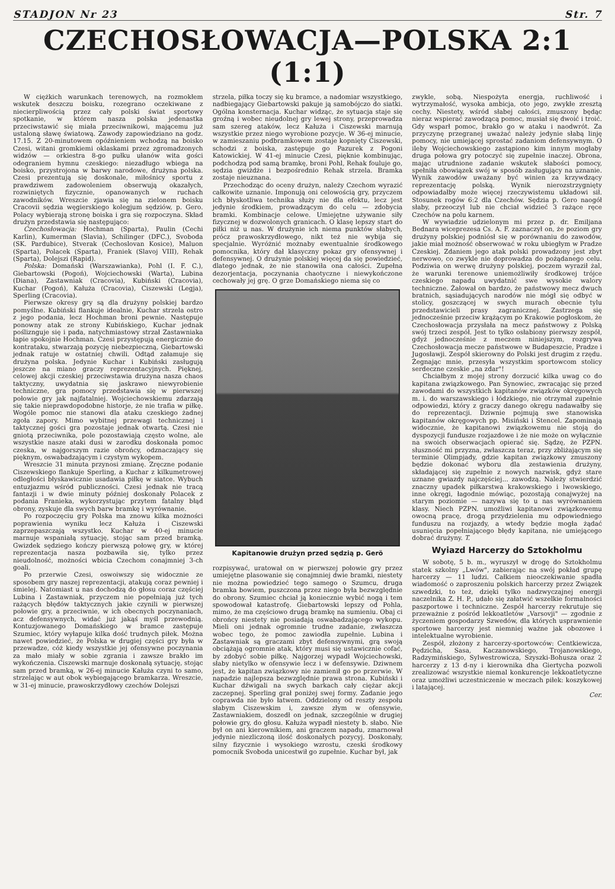STADJON Nr 23 Str. 7
CZECHOSŁOWACJA—POLSKA 2:1 (1:1)
W ciężkich warunkach terenowych, na rozmokłem wskutek deszczu boisku, rozegrano oczekiwane z niecierpliwością przez cały polski świat sportowy spotkanie, w którem nasza polska jedenastka przeciwstawić się miała przeciwnikowi, mającemu już ustaloną sławę światową. Zawody zapowiedziano na godz. 17.15. Z 20-minutowem opóźnieniem wchodzą na boisko Czesi, witani gromkiemi oklaskami przez zgromadzonych widzów — orkiestra 8-go pułku ułanów wita gości odegraniem hymnu czeskiego: niezadługo wbiega na boisko, przystrojona w barwy narodowe, drużyna polska. Czesi prezentują się doskonale, miłośnicy sportu z prawdziwem zadowoleniem obserwują okazałych, rozwiniętych fizycznie, opanowanych w ruchach zawodników. Wreszcie zjawia się na zielonem boisku Cracovii sędzia węgierskiego kolegjum sędziów, p. Gero. Polacy wybierają stronę boiska i gra się rozpoczyna. Skład drużyn przedstawia się następująco:
Czechosłowacja: Hochman (Sparta), Paulin (Cechi Karlin), Kumerman (Slavia), Schilinger (DFC.), Svoboda (SK. Pardubice), Stverak (Cechoslovan Kosice), Maluon (Sparta), Polacek (Sparta), Franiek (Slavoj VIII), Rehak (Sparta), Dolejszi (Rapid).
Polska: Domański (Warszawianka), Pohl (I. F. C.), Giebartowski (Pogoń), Wojciechowski (Warta), Lubina (Diana), Zastawniak (Cracovia), Kubiński (Cracovia), Kuchar (Pogoń), Kałuża (Cracovia), Ciszewski (Legja), Sperling (Cracovia).
Pierwsze okresy gry są dla drużyny polskiej bardzo pomyślne. Kubiński flankuje idealnie, Kuchar strzela ostro z jego podania, lecz Hochman broni pewnie. Następuje ponowny atak ze strony Kubińskiego, Kuchar jednak pośliznguje się i pada, natychmiastowy strzał Zastawniaka łapie spokojnie Hochman. Czesi przystępują energicznie do kontrataku, stwarzają pozycję niebezpieczną, Giebartowski jednak ratuje w ostatniej chwili. Odtąd załamuje się drużyna polska. Jedynie Kuchar i Kubiński zasługują jeszcze na miano graczy reprezentacyjnych. Pięknej, celowej akcji czeskiej przeciwstawia drużyna nasza chaos taktyczny, uwydatnia się jaskrawo niewyrobienie techniczne, gra pomocy przedstawia się w pierwszej połowie gry jak najfatalniej. Wojciechowskiemu zdarzają się takie nieprawdopodobne historje, że nie trafia w piłkę. Wogóle pomoc nie stanowi dla ataku czeskiego żadnej zgoła zapory. Mimo wybitnej przewagi technicznej i taktycznej gości gra pozostaje jednak otwartą. Czesi nie gniotą przeciwnika, pole pozostawiają często wolne, ale wszystkie nasze ataki dusi w zarodku doskonała pomoc czeska, w najgorszym razie obrońcy, odznaczający się pięknym, oswabadzającym i czystym wykopem.
Wreszcie 31 minuta przynosi zmianę. Zręczne podanie Ciszewskiego flankuje Sperling, a Kuchar z kilkumetrowej odległości błyskawicznie usadawia piłkę w siatce. Wybuch entuzjazmu wśród publiczności. Czesi jednak nie tracą fantazji i w dwie minuty później doskonały Polacek z podania Franieka, wykorzystując przytem fatalny błąd obrony, zyskuje dla swych barw bramkę i wyrównanie.
Po rozpoczęciu gry Polska ma znowu kilka możności poprawienia wyniku lecz Kałuża i Ciszewski zaprzepaszczają wszystko. Kuchar w 40-ej minucie marnuje wspaniałą sytuację, stojąc sam przed bramką. Gwizdek sędziego kończy pierwszą połowę gry, w której reprezentacja nasza pozbawiła się, tylko przez nieudolność, możności wbicia Czechom conajmniej 3-ch goali.
Po przerwie Czesi, oswoiwszy się widocznie ze sposobem gry naszej reprezentacji, atakują coraz pewniej i śmielej. Natomiast u nas dochodzą do głosu coraz częściej Lubina i Zastawniak, przyczem nie popełniają już tych rażących błędów taktycznych jakie czynili w pierwszej połowie gry, a przeciwnie, w ich obecnych poczynaniach, acz defensywnych, widać już jakąś myśl przewodnią. Kontuzjowanego Domańskiego w bramce zastępuje Szumiec, który wyłapuje kilka dość trudnych piłek. Można nawet powiedzieć, że Polska w drugiej części gry była w przewadze, cóż kiedy wszystkie jej ofensywne poczynania za mało miały w sobie zgrania i zawsze brakło im wykończenia. Ciszewski marnuje doskonałą sytuację, stojąc sam przed bramką, w 26-ej minucie Kałuża czyni to samo, strzelając w aut obok wybiegającego bramkarza. Wreszcie, w 31-ej minucie, prawoskrzydłowy czechów Dolejszi
strzela, piłka toczy się ku bramce, a nadomiar wszystkiego, nadbiegający Giebartowski pakuje ją samobójczo do siatki. Ogólna konsternacja. Kuchar widząc, że sytuacja staje się groźną i wobec nieudolnej gry lewej strony, przeprowadza sam szereg ataków, lecz Kałuża i Ciszewski marnują wszystkie przez niego wyrobione pozycje. W 36-ej minucie, w zamieszaniu podbramkowem zostaje kopnięty Ciszewski, schodzi z boiska, zastępuje go Pazurek z Pogoni Katowickiej. W 41-ej minucie Czesi, pięknie kombinując, podchodzą pod samą bramkę, broni Pohl, Rehak fouluje go, sędzia gwiżdże i bezpośrednio Rehak strzela. Bramka zostaje nieuznana.
Przechodząc do oceny drużyn, należy Czechom wyrazić całkowite uznanie. Imponują oni celowością gry, przyczem ich błyskotliwa technika służy nie dla efektu, lecz jest jedynie środkiem, prowadzącym do celu — zdobycia bramki. Kombinacje celowe. Umiejętne używanie siły fizycznej w dozwolonych granicach. O klasę lepszy start do piłki niż u nas. W drużynie ich niema punktów słabych, prócz prawoskrzydłowego, nikt też nie wybija się specjalnie. Wyróżnić możnaby ewentualnie środkowego pomocnika, który dał klasyczny pokaz gry ofensywnej i defensywnej. O drużynie polskiej więcej da się powiedzieć, dlatego jednak, że nie stanowiła ona całości. Zupełna dezorjentacja, poczynania chaotyczne i niewykończone cechowały jej grę. O grze Domańskiego niema się co
Kapitanowie drużyn przed sędzią p. Gerö
rozpisywać, uratował on w pierwszej połowie gry przez umiejętne plasowanie się conajmniej dwie bramki, niestety nie można powiedzieć tego samego o Szumcu, druga bramka bowiem, puszczona przez niego była bezwzględnie do obrony. Szumiec chciał ją koniecznie wybić nogą i tem spowodował katastrofę. Giebartowski lepszy od Pohla, mimo, że ma częściowo drugą bramkę na sumieniu. Obaj ci obrońcy niestety nie posiadają oswabadzającego wykopu. Mieli oni jednak ogromnie trudne zadanie, zwłaszcza wobec tego, że pomoc zawiodła zupełnie. Lubina i Zastawniak są graczami zbyt defensywnymi, grą swoją obciążają ogromnie atak, który musi się ustawicznie cofać, by zdobyć sobie piłkę. Najgorzej wypadł Wojciechowski, słaby nietylko w ofensywie lecz i w defensywie. Dziwnem jest, że kapitan związkowy nie zamienił go po przerwie. W napadzie najlepsza bezwzględnie prawa strona. Kubiński i Kuchar dźwigali na swych barkach cały ciężar akcji zaczepnej. Sperling grał poniżej swej formy. Zadanie jego coprawda nie było łatwem. Oddzielony od reszty zespołu słabym Ciszewskim i, zawsze złym w ofensywie, Zastawniakiem, doszedł on jednak, szczególnie w drugiej połowie gry, do głosu. Kałuża wypadł niestety b. słabo. Nie był on ani kierownikiem, ani graczem napadu, zmarnował jedynie niezliczoną ilość doskonałych pozycyj. Doskonały, silny fizycznie i wysokiego wzrostu, czeski środkowy pomocnik Svoboda unicestwił go zupełnie. Kuchar był, jak
zwykle, sobą. Niespożyta energja, ruchliwość i wytrzymałość, wysoka ambicja, oto jego, zwykłe zresztą cechy. Niestety, wśród słabej całości, zmuszony będąc nieraz wspierać zawodzącą pomoc, musiał się dwoić i troić. Gdy wsparł pomoc, brakło go w ataku i naodwrót. Za przyczynę przegranej uważać należy jedynie słabą linję pomocy, nie umiejącej sprostać zadaniom defensywnym. O ileby Wojciechowskiego zastąpiono kim innym mogłaby druga połowa gry potoczyć się zupełnie inaczej. Obrona, mając utrudnione zadanie wskutek słabości pomocy, spełniła obowiązek swój w sposób zasługujący na uznanie. Wynik zawodów uważany być winien za krzywdzący reprezentację polską. Wynik nierozstrzygnięty odpowiadałby może więcej rzeczywistemu układowi sił. Stosunek rogów 6:2 dla Czechów. Sędzia p. Gero naogół słaby, przeoczył lub nie chciał widzieć 3 rażące ręce Czechów na polu karnem.
W wywiadzie udzielonym mi przez p. dr. Emiljana Bednara wiceprezesa Cs. A. F. zaznaczył on, że poziom gry drużyny polskiej podniósł się w porównaniu do zawodów, jakie miał możność obserwować w roku ubiegłym w Pradze Czeskiej. Zdaniem jego atak polski prowadzony jest zbyt nerwowo, co zwykle nie doprowadza do pożądanego celu. Podziwia on werwę drużyny polskiej, poczem wyraził żal, że warunki terenowe uniemożliwiły środkowej trójce czeskiego napadu uwydatnić swe wysokie walory techniczne. Żałował on bardzo, że państwowy mecz dwuch bratnich, sąsiadujących narodów nie mógł się odbyć w stolicy, goszczącej w swych murach obecnie tylu przedstawicieli prasy zagranicznej. Zastrzega się jednocześnie przeciw krążącym po Krakowie pogłoskom, że Czechosłowacja przysłała na mecz państwowy z Polską swój trzeci zespół. Jest to tylko osłabiony pierwszy zespół, gdyż jednocześnie z meczem niniejszym, rozgrywa Czechosłowacja mecze państwowe w Budapeszcie, Pradze i Jugosławji. Zespół skierowny do Polski jest drugim z rzędu. Żegnając mnie, przesyła wszystkim sportowcom stolicy serdeczne czeskie „na zdar"!
Chciałbym z mojej strony dorzucić kilka uwag co do kapitana związkowego. Pan Synowiec, zwracając się przed zawodami do wszystkich kapitanów związków okręgowych m. i. do warszawskiego i łódzkiego, nie otrzymał zupełnie odpowiedzi, który z graczy danego okręgu nadawałby się do reprezentacji. Dziwnie pojmują swe stanowiska kapitanów okręgowych pp. Misiński i Stencel. Zapominają widocznie, że kapitanowi związkowemu nie stoją do dyspozycji fundusze rozjazdowe i że nie może on wyłącznie na swoich obserwacjach opierać się. Sądzę, że PZPN. słuszność mi przyzna, zwłaszcza teraz, przy zbliżającym się terminie Olimpjady, gdzie kapitan związkowy zmuszony będzie dokonać wyboru dla zestawienia drużyny, składającej się zupełnie z nowych nazwisk, gdyż stare uznane gwiazdy najczęściej... zawodzą. Należy stwierdzić znaczny upadek piłkarstwa krakowskiego i lwowskiego, inne okręgi, łagodnie mówiąc, pozostają conajwyżej na starym poziomie — nazywa się to u nas wyrównaniem klasy. Niech PZPN. umożliwi kapitanowi związkowemu owocną pracę, drogą przydzielenia mu odpowiedniego funduszu na rozjazdy, a wtedy będzie mogła żądać usunięcia popełniającego błędy kapitana, nie umiejącego dobrać drużyny. T.
Wyiazd Harcerzy do Sztokholmu
W sobotę, 5 b. m., wyruszył w drogę do Sztokholmu statek szkolny „Lwów", zabierając na swój pokład grupę harcerzy — 11 ludzi. Całkiem nieoczekiwanie spadła wiadomość o zaproszeniu polskich harcerzy przez Związek szwedzki, to też, dzięki tylko nadzwyczajnej energji naczelnika Z. H. P., udało się załatwić wszelkie formalności paszportowe i techniczne. Zespół harcerzy rekrutuje się przeważnie z pośród lekkoatletów „Varsovji" — zgodnie z życzeniem gospodarzy Szwedów, dla których usprawnienie sportowe harcerzy jest niemniej ważne jak obozowe i intelektualne wyrobienie.
Zespół, złożony z harcerzy-sportowców: Centkiewicza, Pędzicha, Sasa, Kaczanowskiego, Trojanowskiego, Radzymińskiego, Sylwestrowicza, Szyszki-Bohusza oraz 2 harcerzy z 13 d-ny i kierownika dha Giertycha pozwoli zrealizować wszystkie niemal konkurencje lekkoatletyczne oraz umożliwi uczestniczenie w meczach piłek: koszykowej i latającej.
Cer.